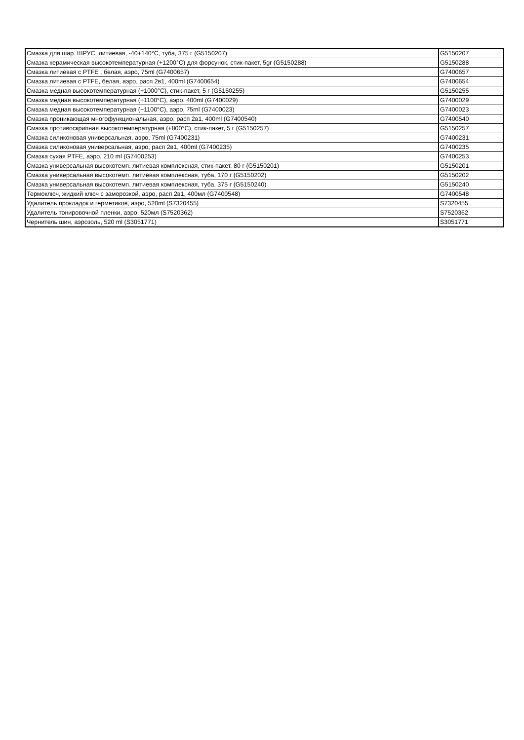| Смазка для шар. ШРУС, литиевая, -40+140°C, туба, 375 г (G5150207) | G5150207 |
| Смазка керамическая высокотемпературная (+1200°C) для форсунок, стик-пакет, 5gr (G5150288) | G5150288 |
| Смазка литиевая с PTFE , белая, аэро, 75ml (G7400657) | G7400657 |
| Смазка литиевая с PTFE, белая, аэро, расп 2в1, 400ml (G7400654) | G7400654 |
| Смазка медная высокотемпературная (+1000°C), стик-пакет, 5 г (G5150255) | G5150255 |
| Смазка медная высокотемпературная (+1100°C), аэро, 400ml (G7400029) | G7400029 |
| Смазка медная высокотемпературная (+1100°C), аэро, 75ml (G7400023) | G7400023 |
| Смазка проникающая многофункциональная, аэро, расп 2в1, 400ml (G7400540) | G7400540 |
| Смазка противоскрипная высокотемпературная (+800°C), стик-пакет, 5 г (G5150257) | G5150257 |
| Смазка силиконовая универсальная, аэро, 75ml (G7400231) | G7400231 |
| Смазка силиконовая универсальная, аэро, расп 2в1, 400ml (G7400235) | G7400235 |
| Смазка сухая PTFE, аэро, 210 ml (G7400253) | G7400253 |
| Смазка универсальная высокотемп. литиевая комплексная, стик-пакет, 80 г (G5150201) | G5150201 |
| Смазка универсальная высокотемп. литиевая комплексная, туба, 170 г (G5150202) | G5150202 |
| Смазка универсальная высокотемп. литиевая комплексная, туба, 375 г (G5150240) | G5150240 |
| Термоключ, жидкий ключ с заморозкой, аэро, расп 2в1, 400мл (G7400548) | G7400548 |
| Удалитель прокладок и герметиков, аэро, 520ml (S7320455) | S7320455 |
| Удалитель тонировочной пленки, аэро, 520мл (S7520362) | S7520362 |
| Чернитель шин, аэрозоль, 520 ml (S3051771) | S3051771 |